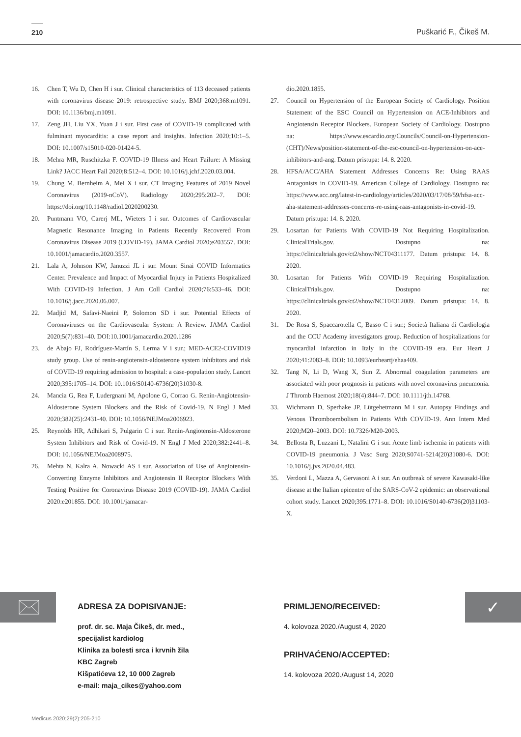210 Puškarić F., Čikeš M.
16. Chen T, Wu D, Chen H i sur. Clinical characteristics of 113 deceased patients with coronavirus disease 2019: retrospective study. BMJ 2020;368:m1091. DOI: 10.1136/bmj.m1091.
17. Zeng JH, Liu YX, Yuan J i sur. First case of COVID-19 complicated with fulminant myocarditis: a case report and insights. Infection 2020;10:1–5. DOI: 10.1007/s15010-020-01424-5.
18. Mehra MR, Ruschitzka F. COVID-19 Illness and Heart Failure: A Missing Link? JACC Heart Fail 2020;8:512–4. DOI: 10.1016/j.jchf.2020.03.004.
19. Chung M, Bernheim A, Mei X i sur. CT Imaging Features of 2019 Novel Coronavirus (2019-nCoV). Radiology 2020;295:202–7. DOI: https://doi.org/10.1148/radiol.2020200230.
20. Puntmann VO, Carerj ML, Wieters I i sur. Outcomes of Cardiovascular Magnetic Resonance Imaging in Patients Recently Recovered From Coronavirus Disease 2019 (COVID-19). JAMA Cardiol 2020;e203557. DOI: 10.1001/jamacardio.2020.3557.
21. Lala A, Johnson KW, Januzzi JL i sur. Mount Sinai COVID Informatics Center. Prevalence and Impact of Myocardial Injury in Patients Hospitalized With COVID-19 Infection. J Am Coll Cardiol 2020;76:533–46. DOI: 10.1016/j.jacc.2020.06.007.
22. Madjid M, Safavi-Naeini P, Solomon SD i sur. Potential Effects of Coronaviruses on the Cardiovascular System: A Review. JAMA Cardiol 2020;5(7):831–40. DOI:10.1001/jamacardio.2020.1286
23. de Abajo FJ, Rodríguez-Martín S, Lerma V i sur.; MED-ACE2-COVID19 study group. Use of renin-angiotensin-aldosterone system inhibitors and risk of COVID-19 requiring admission to hospital: a case-population study. Lancet 2020;395:1705–14. DOI: 10.1016/S0140-6736(20)31030-8.
24. Mancia G, Rea F, Ludergnani M, Apolone G, Corrao G. Renin-Angiotensin-Aldosterone System Blockers and the Risk of Covid-19. N Engl J Med 2020;382(25):2431-40. DOI: 10.1056/NEJMoa2006923.
25. Reynolds HR, Adhikari S, Pulgarin C i sur. Renin-Angiotensin-Aldosterone System Inhibitors and Risk of Covid-19. N Engl J Med 2020;382:2441–8. DOI: 10.1056/NEJMoa2008975.
26. Mehta N, Kalra A, Nowacki AS i sur. Association of Use of Angiotensin-Converting Enzyme Inhibitors and Angiotensin II Receptor Blockers With Testing Positive for Coronavirus Disease 2019 (COVID-19). JAMA Cardiol 2020:e201855. DOI: 10.1001/jamacar-
dio.2020.1855.
27. Council on Hypertension of the European Society of Cardiology. Position Statement of the ESC Council on Hypertension on ACE-Inhibitors and Angiotensin Receptor Blockers. European Society of Cardiology. Dostupno na: https://www.escardio.org/Councils/Council-on-Hypertension-(CHT)/News/position-statement-of-the-esc-council-on-hypertension-on-ace-inhibitors-and-ang. Datum pristupa: 14. 8. 2020.
28. HFSA/ACC/AHA Statement Addresses Concerns Re: Using RAAS Antagonists in COVID-19. American College of Cardiology. Dostupno na: https://www.acc.org/latest-in-cardiology/articles/2020/03/17/08/59/hfsa-acc-aha-statement-addresses-concerns-re-using-raas-antagonists-in-covid-19. Datum pristupa: 14. 8. 2020.
29. Losartan for Patients With COVID-19 Not Requiring Hospitalization. ClinicalTrials.gov. Dostupno na: https://clinicaltrials.gov/ct2/show/NCT04311177. Datum pristupa: 14. 8. 2020.
30. Losartan for Patients With COVID-19 Requiring Hospitalization. ClinicalTrials.gov. Dostupno na: https://clinicaltrials.gov/ct2/show/NCT04312009. Datum pristupa: 14. 8. 2020.
31. De Rosa S, Spaccarotella C, Basso C i sur.; Società Italiana di Cardiologia and the CCU Academy investigators group. Reduction of hospitalizations for myocardial infarction in Italy in the COVID-19 era. Eur Heart J 2020;41:2083–8. DOI: 10.1093/eurheartj/ehaa409.
32. Tang N, Li D, Wang X, Sun Z. Abnormal coagulation parameters are associated with poor prognosis in patients with novel coronavirus pneumonia. J Thromb Haemost 2020;18(4):844–7. DOI: 10.1111/jth.14768.
33. Wichmann D, Sperhake JP, Lütgehetmann M i sur. Autopsy Findings and Venous Thromboembolism in Patients With COVID-19. Ann Intern Med 2020;M20–2003. DOI: 10.7326/M20-2003.
34. Bellosta R, Luzzani L, Natalini G i sur. Acute limb ischemia in patients with COVID-19 pneumonia. J Vasc Surg 2020;S0741-5214(20)31080-6. DOI: 10.1016/j.jvs.2020.04.483.
35. Verdoni L, Mazza A, Gervasoni A i sur. An outbreak of severe Kawasaki-like disease at the Italian epicentre of the SARS-CoV-2 epidemic: an observational cohort study. Lancet 2020;395:1771–8. DOI: 10.1016/S0140-6736(20)31103-X.
✓
ADRESA ZA DOPISIVANJE:
prof. dr. sc. Maja Čikeš, dr. med.,
specijalist kardiolog
Klinika za bolesti srca i krvnih žila
KBC Zagreb
Kišpatićeva 12, 10 000 Zagreb
e-mail: maja_cikes@yahoo.com
PRIMLJENO/RECEIVED:
4. kolovoza 2020./August 4, 2020
PRIHVAĆENO/ACCEPTED:
14. kolovoza 2020./August 14, 2020
Medicus 2020;29(2):205-210